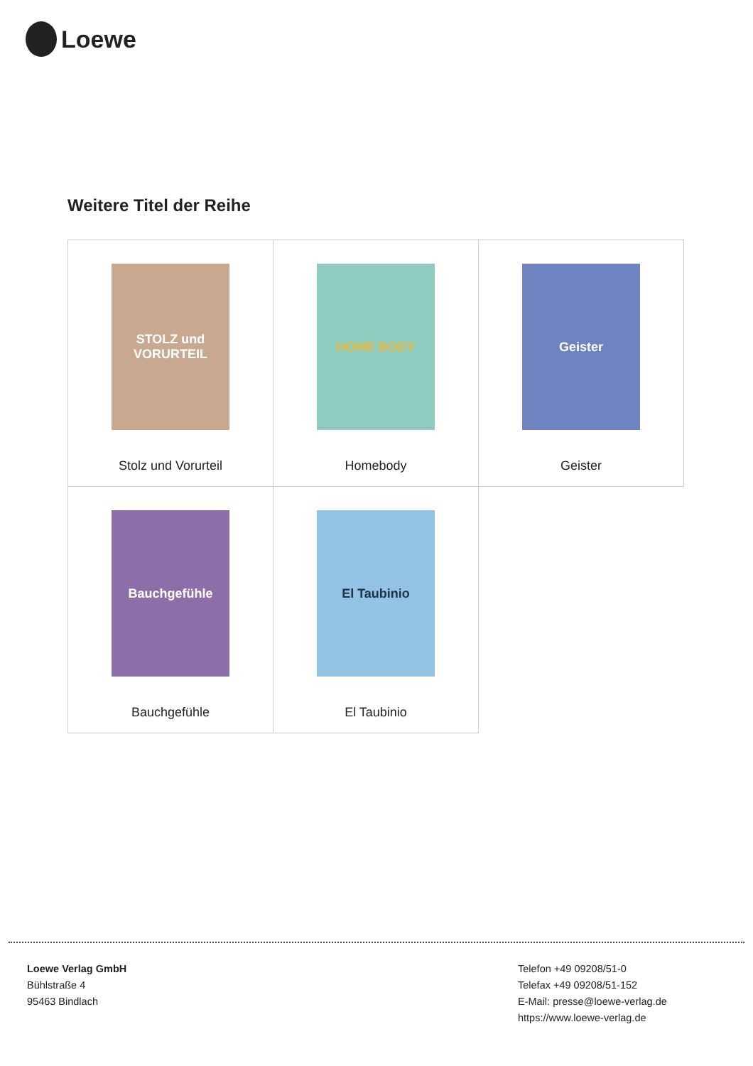Loewe
Weitere Titel der Reihe
| STOLZ und VORURTEIL Stolz und Vorurteil | HOME BODY Homebody | Geister Geister |
| Bauchgefühle Bauchgefühle | El Taubinio El Taubinio | |
Loewe Verlag GmbH
Bühlstraße 4
95463 Bindlach
Telefon +49 09208/51-0
Telefax +49 09208/51-152
E-Mail: presse@loewe-verlag.de
https://www.loewe-verlag.de